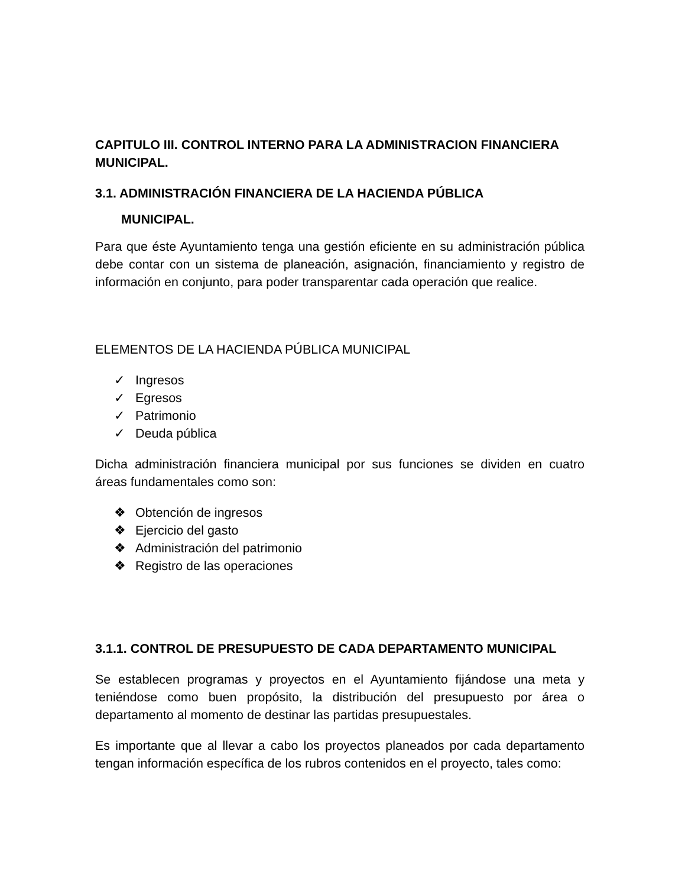CAPITULO III. CONTROL INTERNO PARA LA ADMINISTRACION FINANCIERA MUNICIPAL.
3.1. ADMINISTRACIÓN FINANCIERA DE LA HACIENDA PÚBLICA
MUNICIPAL.
Para que éste Ayuntamiento tenga una gestión eficiente en su administración pública debe contar con un sistema de planeación, asignación, financiamiento y registro de información en conjunto, para poder transparentar cada operación que realice.
ELEMENTOS DE LA HACIENDA PÚBLICA MUNICIPAL
✓ Ingresos
✓ Egresos
✓ Patrimonio
✓ Deuda pública
Dicha administración financiera municipal por sus funciones se dividen en cuatro áreas fundamentales como son:
❖ Obtención de ingresos
❖ Ejercicio del gasto
❖ Administración del patrimonio
❖ Registro de las operaciones
3.1.1. CONTROL DE PRESUPUESTO DE CADA DEPARTAMENTO MUNICIPAL
Se establecen programas y proyectos en el Ayuntamiento fijándose una meta y teniéndose como buen propósito, la distribución del presupuesto por área o departamento al momento de destinar las partidas presupuestales.
Es importante que al llevar a cabo los proyectos planeados por cada departamento tengan información específica de los rubros contenidos en el proyecto, tales como: